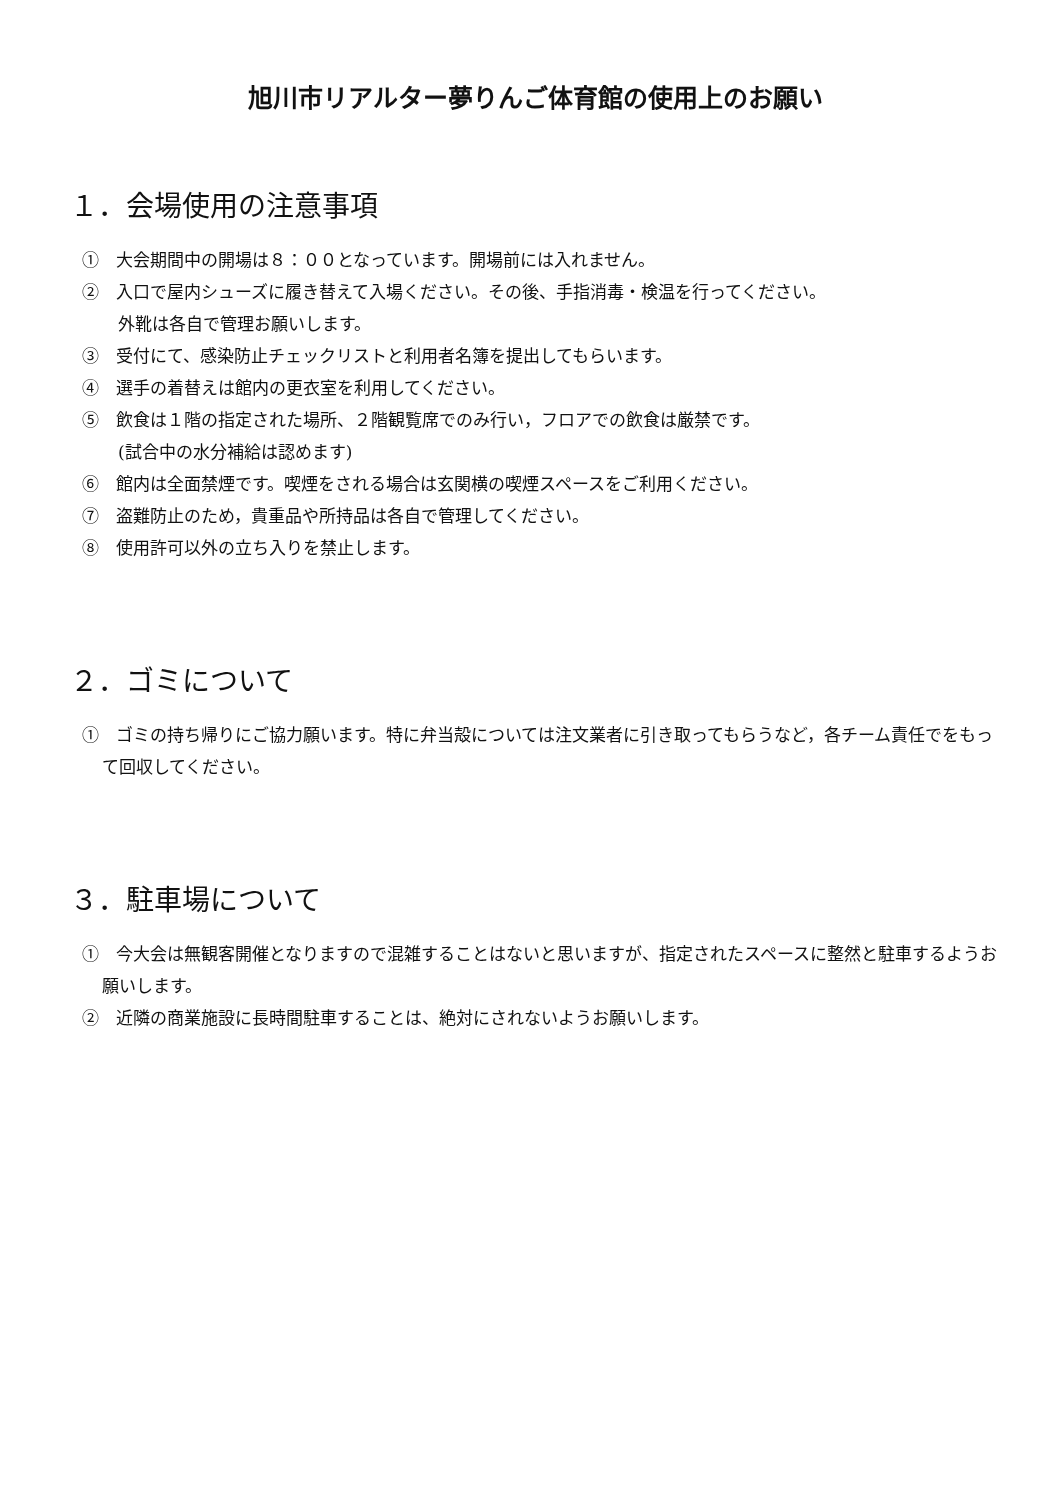旭川市リアルター夢りんご体育館の使用上のお願い
１．会場使用の注意事項
①　大会期間中の開場は８：００となっています。開場前には入れません。
②　入口で屋内シューズに履き替えて入場ください。その後、手指消毒・検温を行ってください。
外靴は各自で管理お願いします。
③　受付にて、感染防止チェックリストと利用者名簿を提出してもらいます。
④　選手の着替えは館内の更衣室を利用してください。
⑤　飲食は１階の指定された場所、２階観覧席でのみ行い，フロアでの飲食は厳禁です。
(試合中の水分補給は認めます)
⑥　館内は全面禁煙です。喫煙をされる場合は玄関横の喫煙スペースをご利用ください。
⑦　盗難防止のため，貴重品や所持品は各自で管理してください。
⑧　使用許可以外の立ち入りを禁止します。
２．ゴミについて
①　ゴミの持ち帰りにご協力願います。特に弁当殻については注文業者に引き取ってもらうなど，各チーム責任でをもって回収してください。
３．駐車場について
①　今大会は無観客開催となりますので混雑することはないと思いますが、指定されたスペースに整然と駐車するようお願いします。
②　近隣の商業施設に長時間駐車することは、絶対にされないようお願いします。